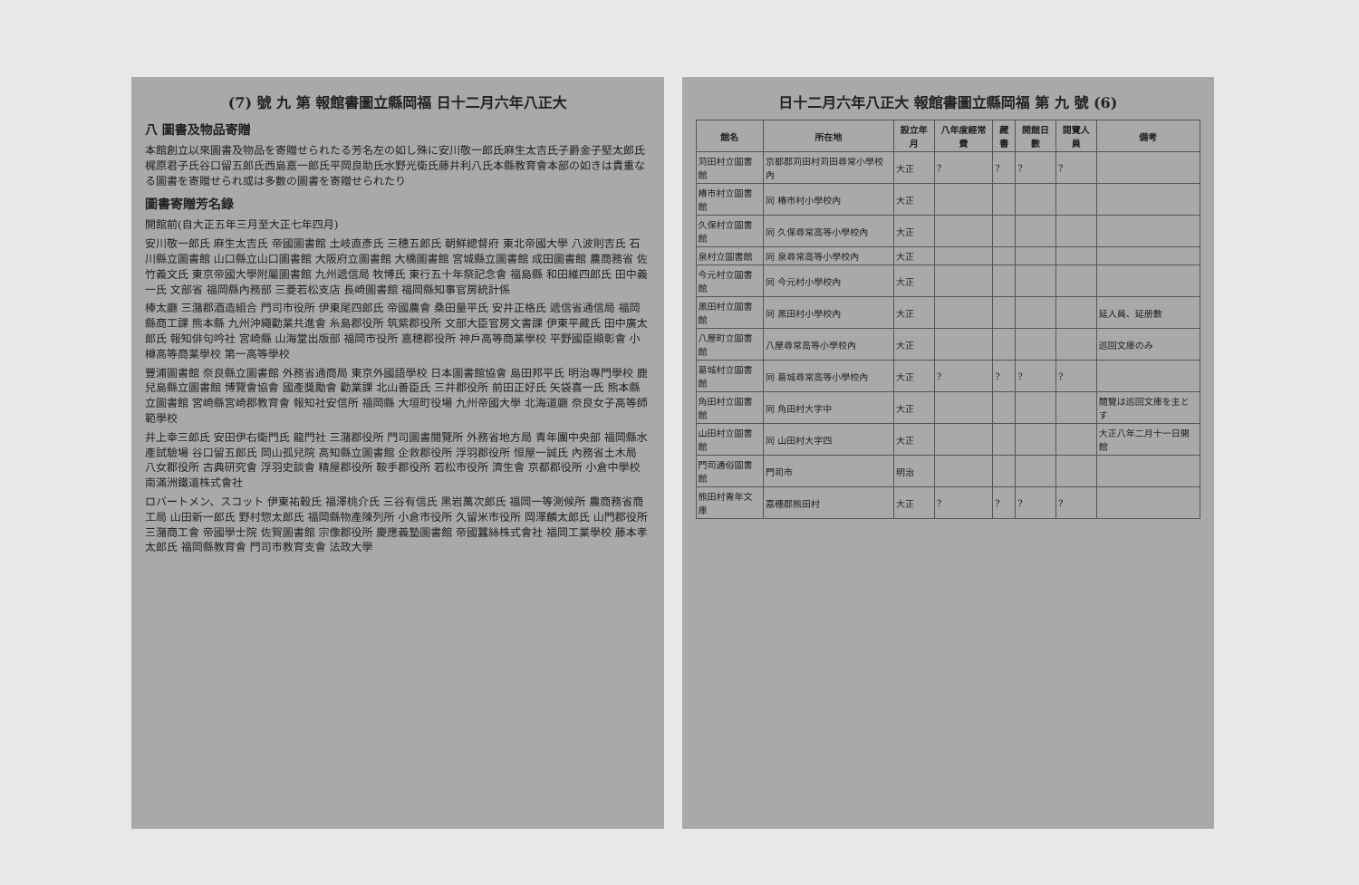(7) 號 九 第 報館書圖立縣岡福 日十二月六年八正大
八 圖書及物品寄贈
本館創立以來圖書及物品を寄贈せられたる芳名左の如し殊に安川敬一郎氏麻生太吉氏子爵金子堅太郎氏梶原君子氏谷口留五郎氏西島嘉一郎氏平岡良助氏水野光衛氏藤井利八氏本縣教育會本部の如きは貴重なる圖書を寄贈せられ或は多數の圖書を寄贈せられたり
圖書寄贈芳名錄
開館前(自大正五年三月至大正七年四月)
安川敬一郎氏 麻生太吉氏 帝國圖書館 土岐直彥氏 三穗五郎氏 朝鮮總督府 東北帝國大學 八波則吉氏 石川縣立圖書館 山口縣立山口圖書館 大阪府立圖書館 大橋圖書館 宮城縣立圖書館 成田圖書館 農商務省 佐竹義文氏 東京帝國大學附屬圖書館 九州遞信局 牧博氏 東行五十年祭記念會 福島縣 和田維四郎氏 田中義一氏 文部省 福岡縣內務部 三菱若松支店 長崎圖書館 福岡縣知事官房統計係
棒太廳 三潴郡酒造組合 門司市役所 伊東尾四郎氏 帝國農會 桑田量平氏 安井正格氏 遞信省通信局 福岡縣商工課 熊本縣 九州沖繩勸業共進會 糸島郡役所 筑紫郡役所 文部大臣官房文書課 伊東平藏氏 田中廣太郎氏 報知俳句吟社 宮崎縣 山海堂出版部 福岡市役所 嘉穗郡役所 神戶高等商業學校 平野國臣顯彰會 小樽高等商業學校 第一高等學校
豐浦圖書館 奈良縣立圖書館 外務省通商局 東京外國語學校 日本圖書館協會 島田邦平氏 明治專門學校 鹿兒島縣立圖書館 博覽會協會 國產獎勵會 勸業課 北山善臣氏 三井郡役所 前田正好氏 矢袋喜一氏 熊本縣立圖書館 宮崎縣宮崎郡教育會 報知社安信所 福岡縣 大垣町役場 九州帝國大學 北海道廳 奈良女子高等師範學校
井上幸三郎氏 安田伊右衛門氏 龍門社 三潴郡役所 門司圖書閱覽所 外務省地方局 青年團中央部 福岡縣水產試驗場 谷口留五郎氏 岡山孤兒院 高知縣立圖書館 企救郡役所 浮羽郡役所 恒屋一誠氏 內務省土木局 八女郡役所 古典研究會 浮羽史談會 精屋郡役所 鞍手郡役所 若松市役所 濟生會 京都郡役所 小倉中學校 南滿洲鐵道株式會社
ロバートメン、スコット 伊東祐穀氏 福澤桃介氏 三谷有信氏 黑岩萬次郎氏 福岡一等測候所 農商務省商工局 山田新一郎氏 野村惣太郎氏 福岡縣物產陳列所 小倉市役所 久留米市役所 岡澤麟太郎氏 山門郡役所 三潴商工會 帝國學士院 佐賀圖書館 宗像郡役所 慶應義塾圖書館 帝國蠶絲株式會社 福岡工業學校 藤本孝太郎氏 福岡縣教育會 門司市教育支會 法政大學
日十二月六年八正大 報館書圖立縣岡福 第 九 號 (6)
| 館名 | 所在地 | 設立年月 | 八年度經常費 | 藏書 | 開館日數 | 閱覽人員 | 備考 |
| --- | --- | --- | --- | --- | --- | --- | --- |
| 苅田村立圖書館 | 京都郡苅田村苅田尋常小學校內 | 大正 | ? | ? | ? | ? | |
| 椿市村立圖書館 | 同 椿市村小學校內 | 大正 | | | | | |
| 久保村立圖書館 | 同 久保尋常高等小學校內 | 大正 | | | | | |
| 泉村立圖書館 | 同 泉尋常高等小學校內 | 大正 | | | | | |
| 今元村立圖書館 | 同 今元村小學校內 | 大正 | | | | | |
| 黑田村立圖書館 | 同 黑田村小學校內 | 大正 | | | | | 延人員、延册數 |
| 八屋町立圖書館 | 八屋尋常高等小學校內 | 大正 | | | | | 巡回文庫のみ |
| 葛城村立圖書館 | 同 葛城尋常高等小學校內 | 大正 | ? | ? | ? | ? | |
| 角田村立圖書館 | 同 角田村大字中 | 大正 | | | | | 閱覽は巡回文庫を主とす |
| 山田村立圖書館 | 同 山田村大字四 | 大正 | | | | | 大正八年二月十一日開館 |
| 門司通俗圖書館 | 門司市 | 明治 | | | | | |
| 熊田村青年文庫 | 嘉穗郡熊田村 | 大正 | ? | ? | ? | ? | |